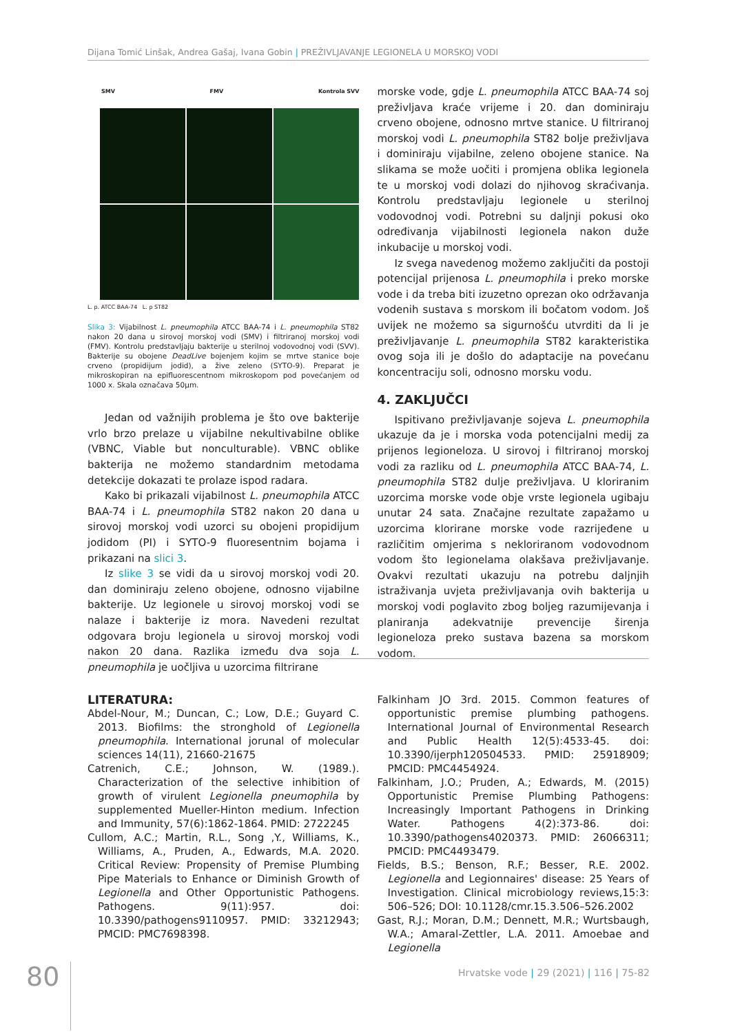Dijana Tomić Linšak, Andrea Gašaj, Ivana Gobin | PREŽIVLJAVANJE LEGIONELA U MORSKOJ VODI
SMV FMV Kontrola SVV
L. p. ATCC BAA-74 L. p ST82
Slika 3: Vijabilnost L. pneumophila ATCC BAA-74 i L. pneumophila ST82 nakon 20 dana u sirovoj morskoj vodi (SMV) i filtriranoj morskoj vodi (FMV). Kontrolu predstavljaju bakterije u sterilnoj vodovodnoj vodi (SVV). Bakterije su obojene DeadLive bojenjem kojim se mrtve stanice boje crveno (propidijum jodid), a žive zeleno (SYTO-9). Preparat je mikroskopiran na epifluorescentnom mikroskopom pod povećanjem od 1000 x. Skala označava 50μm.
Jedan od važnijih problema je što ove bakterije vrlo brzo prelaze u vijabilne nekultivabilne oblike (VBNC, Viable but nonculturable). VBNC oblike bakterija ne možemo standardnim metodama detekcije dokazati te prolaze ispod radara.
Kako bi prikazali vijabilnost L. pneumophila ATCC BAA-74 i L. pneumophila ST82 nakon 20 dana u sirovoj morskoj vodi uzorci su obojeni propidijum jodidom (PI) i SYTO-9 fluoresentnim bojama i prikazani na slici 3.
Iz slike 3 se vidi da u sirovoj morskoj vodi 20. dan dominiraju zeleno obojene, odnosno vijabilne bakterije. Uz legionele u sirovoj morskoj vodi se nalaze i bakterije iz mora. Navedeni rezultat odgovara broju legionela u sirovoj morskoj vodi nakon 20 dana. Razlika između dva soja L. pneumophila je uočljiva u uzorcima filtrirane
morske vode, gdje L. pneumophila ATCC BAA-74 soj preživljava kraće vrijeme i 20. dan dominiraju crveno obojene, odnosno mrtve stanice. U filtriranoj morskoj vodi L. pneumophila ST82 bolje preživljava i dominiraju vijabilne, zeleno obojene stanice. Na slikama se može uočiti i promjena oblika legionela te u morskoj vodi dolazi do njihovog skraćivanja. Kontrolu predstavljaju legionele u sterilnoj vodovodnoj vodi. Potrebni su daljnji pokusi oko određivanja vijabilnosti legionela nakon duže inkubacije u morskoj vodi.
Iz svega navedenog možemo zaključiti da postoji potencijal prijenosa L. pneumophila i preko morske vode i da treba biti izuzetno oprezan oko održavanja vodenih sustava s morskom ili bočatom vodom. Još uvijek ne možemo sa sigurnošću utvrditi da li je preživljavanje L. pneumophila ST82 karakteristika ovog soja ili je došlo do adaptacije na povećanu koncentraciju soli, odnosno morsku vodu.
4. ZAKLJUČCI
Ispitivano preživljavanje sojeva L. pneumophila ukazuje da je i morska voda potencijalni medij za prijenos legioneloza. U sirovoj i filtriranoj morskoj vodi za razliku od L. pneumophila ATCC BAA-74, L. pneumophila ST82 dulje preživljava. U kloriranim uzorcima morske vode obje vrste legionela ugibaju unutar 24 sata. Značajne rezultate zapažamo u uzorcima klorirane morske vode razrijeđene u različitim omjerima s nekloriranom vodovodnom vodom što legionelama olakšava preživljavanje. Ovakvi rezultati ukazuju na potrebu daljnjih istraživanja uvjeta preživljavanja ovih bakterija u morskoj vodi poglavito zbog boljeg razumijevanja i planiranja adekvatnije prevencije širenja legioneloza preko sustava bazena sa morskom vodom.
LITERATURA:
Abdel-Nour, M.; Duncan, C.; Low, D.E.; Guyard C. 2013. Biofilms: the stronghold of Legionella pneumophila. International jorunal of molecular sciences 14(11), 21660-21675
Catrenich, C.E.; Johnson, W. (1989.). Characterization of the selective inhibition of growth of virulent Legionella pneumophila by supplemented Mueller-Hinton medium. Infection and Immunity, 57(6):1862-1864. PMID: 2722245
Cullom, A.C.; Martin, R.L., Song ,Y., Williams, K., Williams, A., Pruden, A., Edwards, M.A. 2020. Critical Review: Propensity of Premise Plumbing Pipe Materials to Enhance or Diminish Growth of Legionella and Other Opportunistic Pathogens. Pathogens. 9(11):957. doi: 10.3390/pathogens9110957. PMID: 33212943; PMCID: PMC7698398.
Falkinham JO 3rd. 2015. Common features of opportunistic premise plumbing pathogens. International Journal of Environmental Research and Public Health 12(5):4533-45. doi: 10.3390/ijerph120504533. PMID: 25918909; PMCID: PMC4454924.
Falkinham, J.O.; Pruden, A.; Edwards, M. (2015) Opportunistic Premise Plumbing Pathogens: Increasingly Important Pathogens in Drinking Water. Pathogens 4(2):373-86. doi: 10.3390/pathogens4020373. PMID: 26066311; PMCID: PMC4493479.
Fields, B.S.; Benson, R.F.; Besser, R.E. 2002. Legionella and Legionnaires' disease: 25 Years of Investigation. Clinical microbiology reviews,15:3: 506–526; DOI: 10.1128/cmr.15.3.506–526.2002
Gast, R.J.; Moran, D.M.; Dennett, M.R.; Wurtsbaugh, W.A.; Amaral-Zettler, L.A. 2011. Amoebae and Legionella
80
Hrvatske vode | 29 (2021) | 116 | 75-82